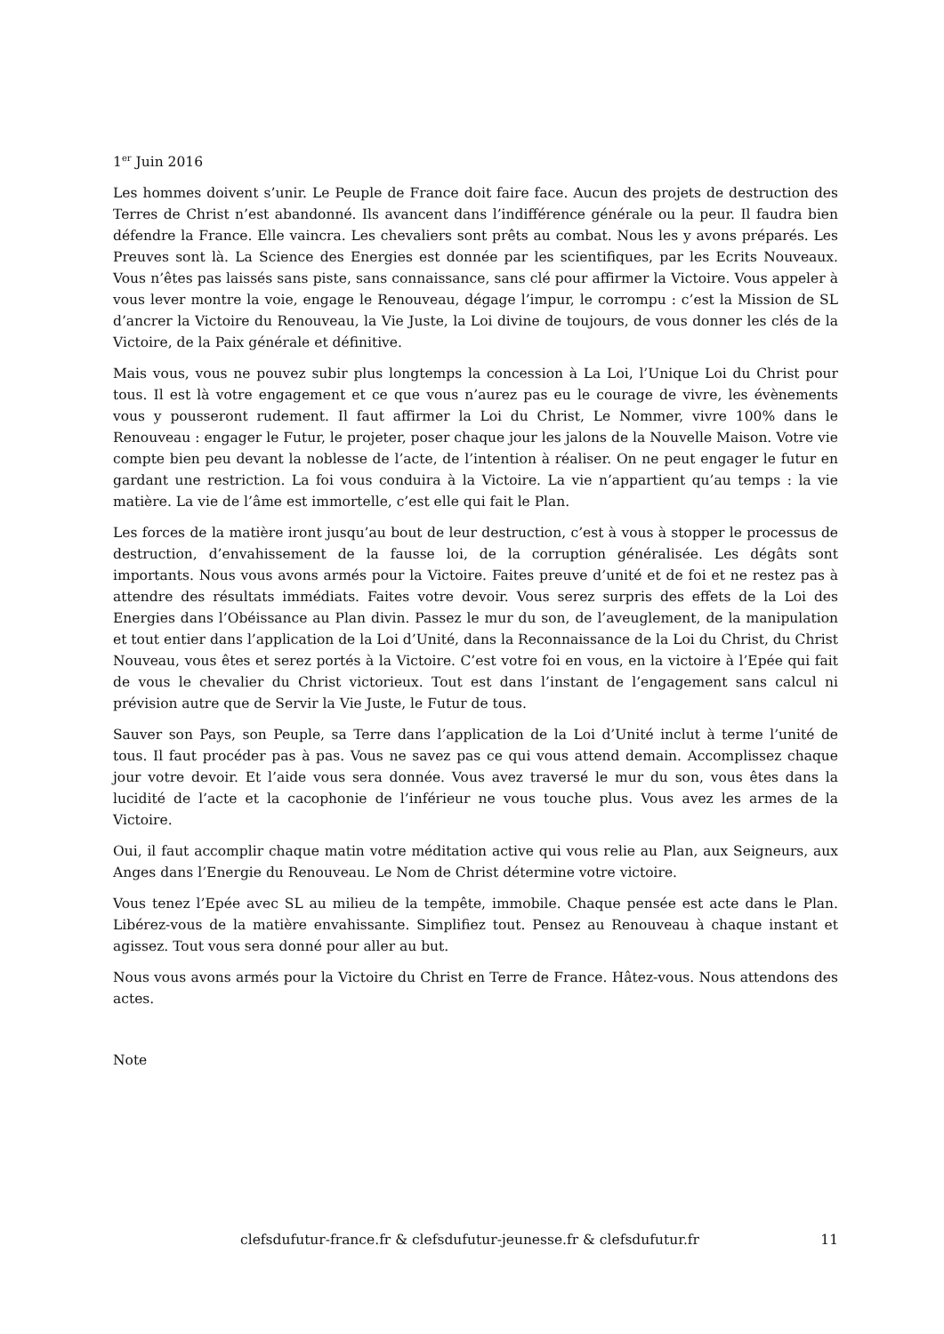1<sup>er</sup> Juin 2016
Les hommes doivent s’unir. Le Peuple de France doit faire face. Aucun des projets de destruction des Terres de Christ n’est abandonné. Ils avancent dans l’indifférence générale ou la peur. Il faudra bien défendre la France. Elle vaincra. Les chevaliers sont prêts au combat. Nous les y avons préparés. Les Preuves sont là. La Science des Energies est donnée par les scientifiques, par les Ecrits Nouveaux. Vous n’êtes pas laissés sans piste, sans connaissance, sans clé pour affirmer la Victoire. Vous appeler à vous lever montre la voie, engage le Renouveau, dégage l’impur, le corrompu : c’est la Mission de SL d’ancrer la Victoire du Renouveau, la Vie Juste, la Loi divine de toujours, de vous donner les clés de la Victoire, de la Paix générale et définitive.
Mais vous, vous ne pouvez subir plus longtemps la concession à La Loi, l’Unique Loi du Christ pour tous. Il est là votre engagement et ce que vous n’aurez pas eu le courage de vivre, les évènements vous y pousseront rudement. Il faut affirmer la Loi du Christ, Le Nommer, vivre 100% dans le Renouveau : engager le Futur, le projeter, poser chaque jour les jalons de la Nouvelle Maison. Votre vie compte bien peu devant la noblesse de l’acte, de l’intention à réaliser. On ne peut engager le futur en gardant une restriction. La foi vous conduira à la Victoire. La vie n’appartient qu’au temps : la vie matière. La vie de l’âme est immortelle, c’est elle qui fait le Plan.
Les forces de la matière iront jusqu’au bout de leur destruction, c’est à vous à stopper le processus de destruction, d’envahissement de la fausse loi, de la corruption généralisée. Les dégâts sont importants. Nous vous avons armés pour la Victoire. Faites preuve d’unité et de foi et ne restez pas à attendre des résultats immédiats. Faites votre devoir. Vous serez surpris des effets de la Loi des Energies dans l’Obéissance au Plan divin. Passez le mur du son, de l’aveuglement, de la manipulation et tout entier dans l’application de la Loi d’Unité, dans la Reconnaissance de la Loi du Christ, du Christ Nouveau, vous êtes et serez portés à la Victoire. C’est votre foi en vous, en la victoire à l’Epée qui fait de vous le chevalier du Christ victorieux. Tout est dans l’instant de l’engagement sans calcul ni prévision autre que de Servir la Vie Juste, le Futur de tous.
Sauver son Pays, son Peuple, sa Terre dans l’application de la Loi d’Unité inclut à terme l’unité de tous. Il faut procéder pas à pas. Vous ne savez pas ce qui vous attend demain. Accomplissez chaque jour votre devoir. Et l’aide vous sera donnée. Vous avez traversé le mur du son, vous êtes dans la lucidité de l’acte et la cacophonie de l’inférieur ne vous touche plus. Vous avez les armes de la Victoire.
Oui, il faut accomplir chaque matin votre méditation active qui vous relie au Plan, aux Seigneurs, aux Anges dans l’Energie du Renouveau. Le Nom de Christ détermine votre victoire.
Vous tenez l’Epée avec SL au milieu de la tempête, immobile. Chaque pensée est acte dans le Plan. Libérez-vous de la matière envahissante. Simplifiez tout. Pensez au Renouveau à chaque instant et agissez. Tout vous sera donné pour aller au but.
Nous vous avons armés pour la Victoire du Christ en Terre de France. Hâtez-vous. Nous attendons des actes.
Note
clefsdufutur-france.fr & clefsdufutur-jeunesse.fr & clefsdufutur.fr 11